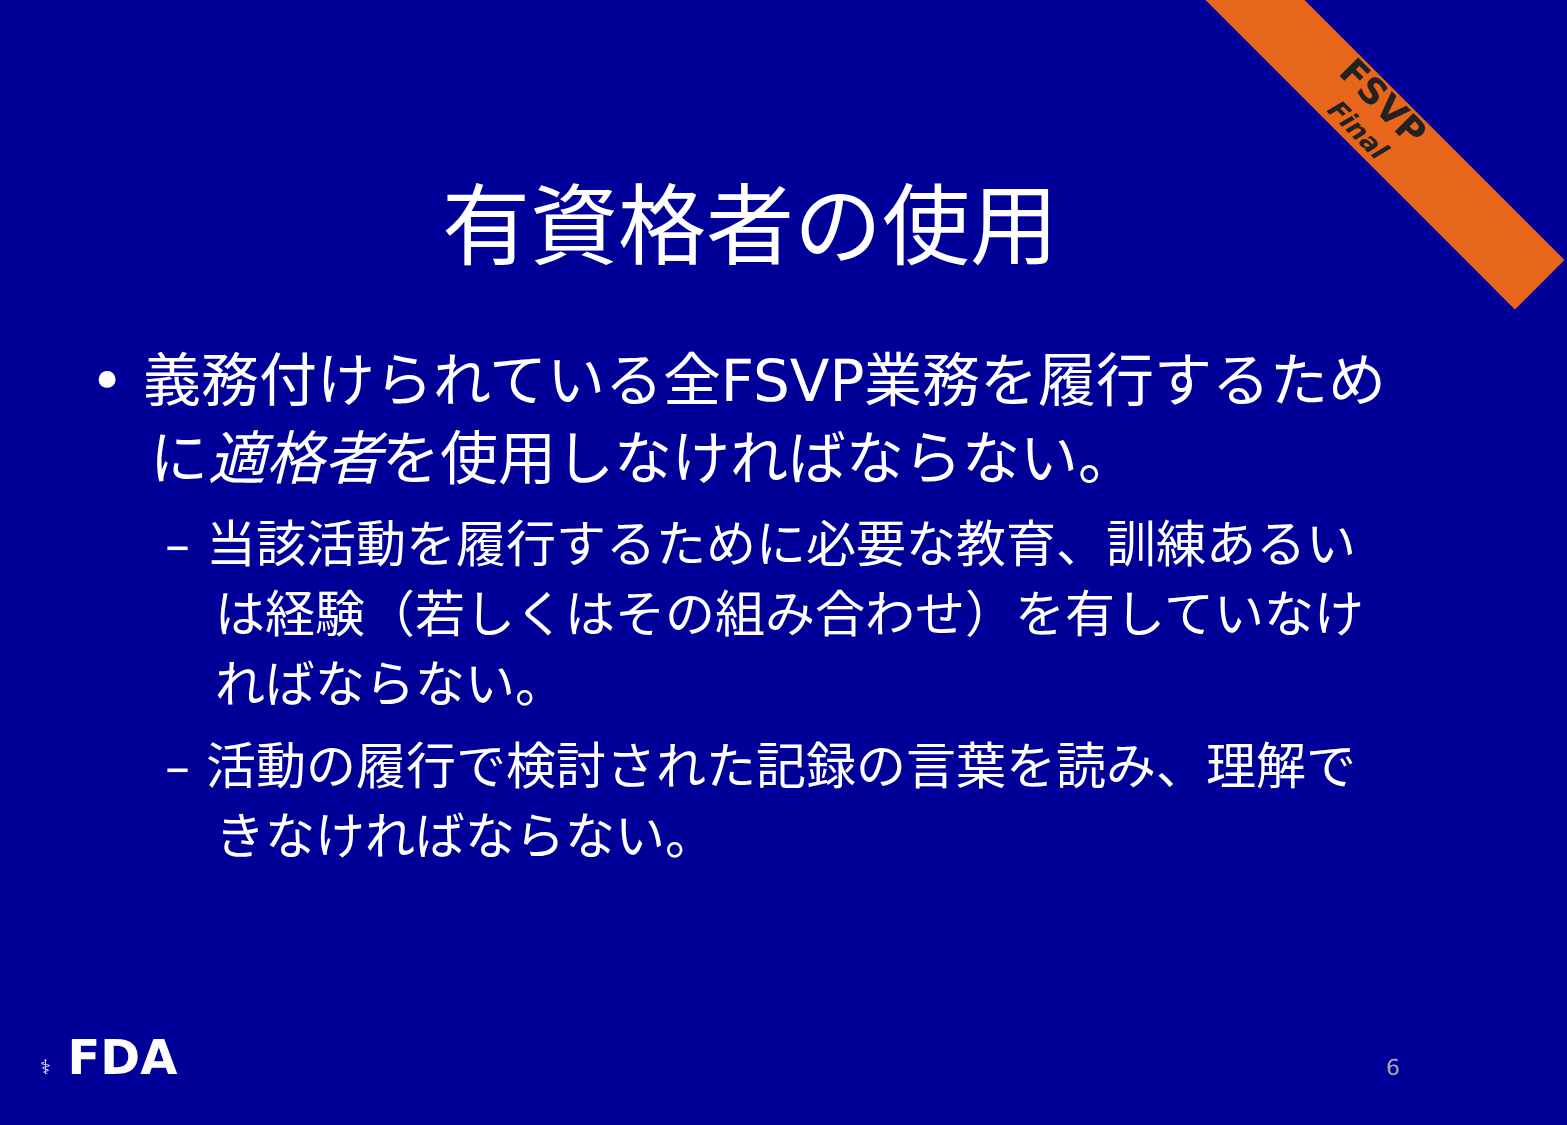FSVP
Final
有資格者の使用
• 義務付けられている全FSVP業務を履行するために適格者を使用しなければならない。
– 当該活動を履行するために必要な教育、訓練あるいは経験（若しくはその組み合わせ）を有していなければならない。
– 活動の履行で検討された記録の言葉を読み、理解できなければならない。
⚕ FDA 6